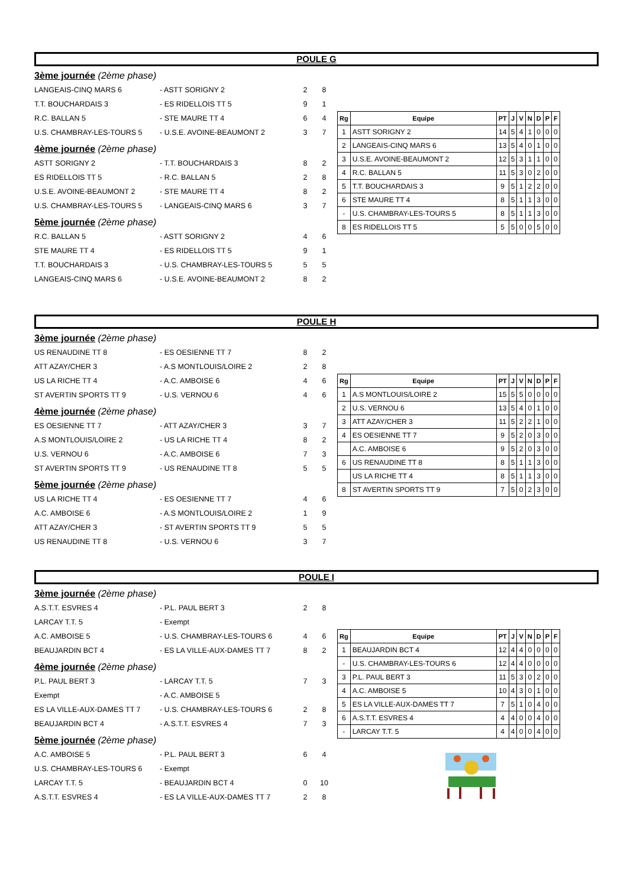POULE G
3ème journée (2ème phase)
LANGEAIS-CINQ MARS 6 - ASTT SORIGNY 2 2 8
T.T. BOUCHARDAIS 3 - ES RIDELLOIS TT 5 9 1
R.C. BALLAN 5 - STE MAURE TT 4 6 4
U.S. CHAMBRAY-LES-TOURS 5 - U.S.E. AVOINE-BEAUMONT 2 3 7
4ème journée (2ème phase)
ASTT SORIGNY 2 - T.T. BOUCHARDAIS 3 8 2
ES RIDELLOIS TT 5 - R.C. BALLAN 5 2 8
U.S.E. AVOINE-BEAUMONT 2 - STE MAURE TT 4 8 2
U.S. CHAMBRAY-LES-TOURS 5 - LANGEAIS-CINQ MARS 6 3 7
5ème journée (2ème phase)
R.C. BALLAN 5 - ASTT SORIGNY 2 4 6
STE MAURE TT 4 - ES RIDELLOIS TT 5 9 1
T.T. BOUCHARDAIS 3 - U.S. CHAMBRAY-LES-TOURS 5 5 5
LANGEAIS-CINQ MARS 6 - U.S.E. AVOINE-BEAUMONT 2 8 2
| Rg | Equipe | PT | J | V | N | D | P | F |
| --- | --- | --- | --- | --- | --- | --- | --- | --- |
| 1 | ASTT SORIGNY 2 | 14 | 5 | 4 | 1 | 0 | 0 | 0 |
| 2 | LANGEAIS-CINQ MARS 6 | 13 | 5 | 4 | 0 | 1 | 0 | 0 |
| 3 | U.S.E. AVOINE-BEAUMONT 2 | 12 | 5 | 3 | 1 | 1 | 0 | 0 |
| 4 | R.C. BALLAN 5 | 11 | 5 | 3 | 0 | 2 | 0 | 0 |
| 5 | T.T. BOUCHARDAIS 3 | 9 | 5 | 1 | 2 | 2 | 0 | 0 |
| 6 | STE MAURE TT 4 | 8 | 5 | 1 | 1 | 3 | 0 | 0 |
| - | U.S. CHAMBRAY-LES-TOURS 5 | 8 | 5 | 1 | 1 | 3 | 0 | 0 |
| 8 | ES RIDELLOIS TT 5 | 5 | 5 | 0 | 0 | 5 | 0 | 0 |
POULE H
3ème journée (2ème phase)
US RENAUDINE TT 8 - ES OESIENNE TT 7 8 2
ATT AZAY/CHER 3 - A.S MONTLOUIS/LOIRE 2 2 8
US LA RICHE TT 4 - A.C. AMBOISE 6 4 6
ST AVERTIN SPORTS TT 9 - U.S. VERNOU 6 4 6
4ème journée (2ème phase)
ES OESIENNE TT 7 - ATT AZAY/CHER 3 3 7
A.S MONTLOUIS/LOIRE 2 - US LA RICHE TT 4 8 2
U.S. VERNOU 6 - A.C. AMBOISE 6 7 3
ST AVERTIN SPORTS TT 9 - US RENAUDINE TT 8 5 5
5ème journée (2ème phase)
US LA RICHE TT 4 - ES OESIENNE TT 7 4 6
A.C. AMBOISE 6 - A.S MONTLOUIS/LOIRE 2 1 9
ATT AZAY/CHER 3 - ST AVERTIN SPORTS TT 9 5 5
US RENAUDINE TT 8 - U.S. VERNOU 6 3 7
| Rg | Equipe | PT | J | V | N | D | P | F |
| --- | --- | --- | --- | --- | --- | --- | --- | --- |
| 1 | A.S MONTLOUIS/LOIRE 2 | 15 | 5 | 5 | 0 | 0 | 0 | 0 |
| 2 | U.S. VERNOU 6 | 13 | 5 | 4 | 0 | 1 | 0 | 0 |
| 3 | ATT AZAY/CHER 3 | 11 | 5 | 2 | 2 | 1 | 0 | 0 |
| 4 | ES OESIENNE TT 7 | 9 | 5 | 2 | 0 | 3 | 0 | 0 |
| | A.C. AMBOISE 6 | 9 | 5 | 2 | 0 | 3 | 0 | 0 |
| 6 | US RENAUDINE TT 8 | 8 | 5 | 1 | 1 | 3 | 0 | 0 |
| | US LA RICHE TT 4 | 8 | 5 | 1 | 1 | 3 | 0 | 0 |
| 8 | ST AVERTIN SPORTS TT 9 | 7 | 5 | 0 | 2 | 3 | 0 | 0 |
POULE I
3ème journée (2ème phase)
A.S.T.T. ESVRES 4 - P.L. PAUL BERT 3 2 8
LARCAY T.T. 5 - Exempt
A.C. AMBOISE 5 - U.S. CHAMBRAY-LES-TOURS 6 4 6
BEAUJARDIN BCT 4 - ES LA VILLE-AUX-DAMES TT 7 8 2
4ème journée (2ème phase)
P.L. PAUL BERT 3 - LARCAY T.T. 5 7 3
Exempt - A.C. AMBOISE 5
ES LA VILLE-AUX-DAMES TT 7 - U.S. CHAMBRAY-LES-TOURS 6 2 8
BEAUJARDIN BCT 4 - A.S.T.T. ESVRES 4 7 3
5ème journée (2ème phase)
A.C. AMBOISE 5 - P.L. PAUL BERT 3 6 4
U.S. CHAMBRAY-LES-TOURS 6 - Exempt
LARCAY T.T. 5 - BEAUJARDIN BCT 4 0 10
A.S.T.T. ESVRES 4 - ES LA VILLE-AUX-DAMES TT 7 2 8
| Rg | Equipe | PT | J | V | N | D | P | F |
| --- | --- | --- | --- | --- | --- | --- | --- | --- |
| 1 | BEAUJARDIN BCT 4 | 12 | 4 | 4 | 0 | 0 | 0 | 0 |
| - | U.S. CHAMBRAY-LES-TOURS 6 | 12 | 4 | 4 | 0 | 0 | 0 | 0 |
| 3 | P.L. PAUL BERT 3 | 11 | 5 | 3 | 0 | 2 | 0 | 0 |
| 4 | A.C. AMBOISE 5 | 10 | 4 | 3 | 0 | 1 | 0 | 0 |
| 5 | ES LA VILLE-AUX-DAMES TT 7 | 7 | 5 | 1 | 0 | 4 | 0 | 0 |
| 6 | A.S.T.T. ESVRES 4 | 4 | 4 | 0 | 0 | 4 | 0 | 0 |
| - | LARCAY T.T. 5 | 4 | 4 | 0 | 0 | 4 | 0 | 0 |